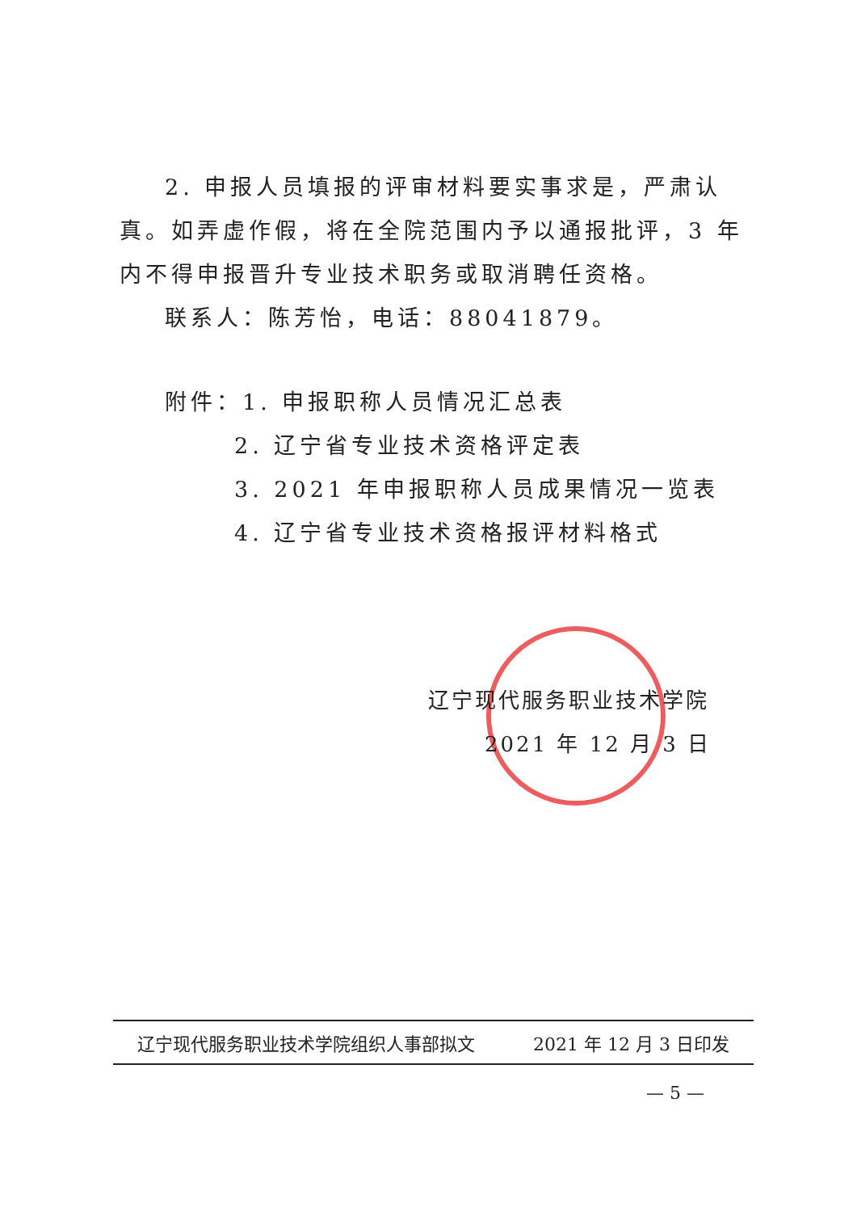2. 申报人员填报的评审材料要实事求是，严肃认真。如弄虚作假，将在全院范围内予以通报批评，3 年内不得申报晋升专业技术职务或取消聘任资格。
联系人：陈芳怡，电话：88041879。
附件：1. 申报职称人员情况汇总表
2. 辽宁省专业技术资格评定表
3. 2021 年申报职称人员成果情况一览表
4. 辽宁省专业技术资格报评材料格式
辽宁现代服务职业技术学院
2021 年 12 月 3 日
辽宁现代服务职业技术学院组织人事部拟文 2021 年 12 月 3 日印发
— 5 —